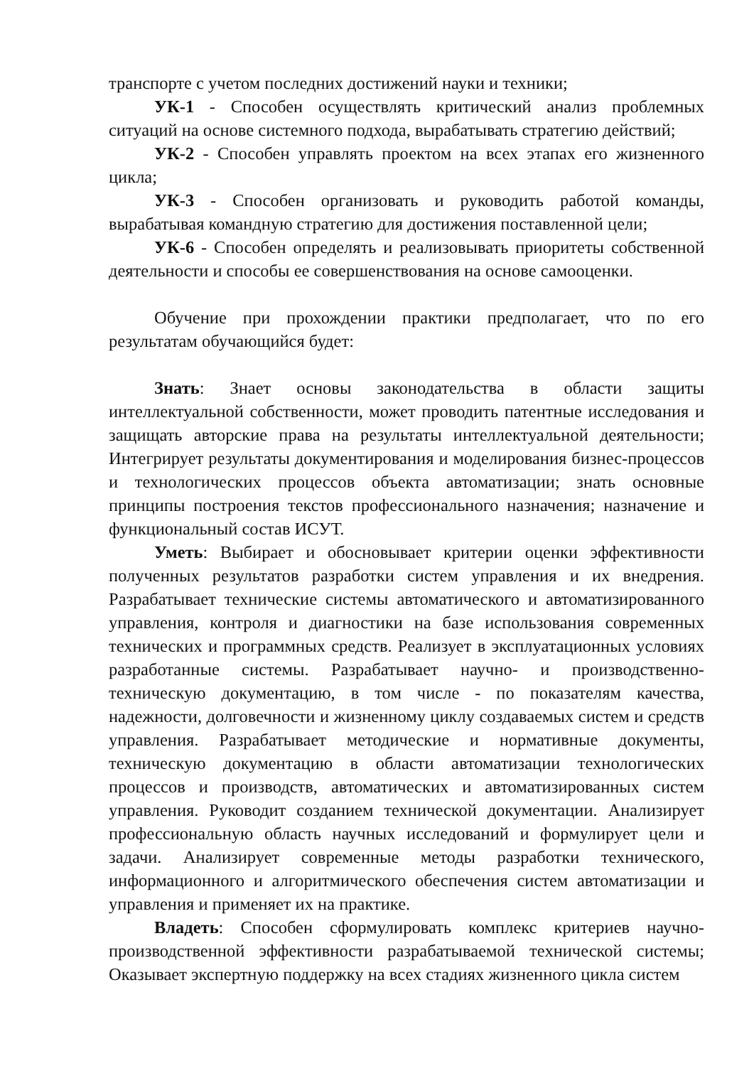транспорте с учетом последних достижений науки и техники;
УК-1 - Способен осуществлять критический анализ проблемных ситуаций на основе системного подхода, вырабатывать стратегию действий;
УК-2 - Способен управлять проектом на всех этапах его жизненного цикла;
УК-3 - Способен организовать и руководить работой команды, вырабатывая командную стратегию для достижения поставленной цели;
УК-6 - Способен определять и реализовывать приоритеты собственной деятельности и способы ее совершенствования на основе самооценки.
Обучение при прохождении практики предполагает, что по его результатам обучающийся будет:
Знать: Знает основы законодательства в области защиты интеллектуальной собственности, может проводить патентные исследования и защищать авторские права на результаты интеллектуальной деятельности; Интегрирует результаты документирования и моделирования бизнес-процессов и технологических процессов объекта автоматизации; знать основные принципы построения текстов профессионального назначения; назначение и функциональный состав ИСУТ.
Уметь: Выбирает и обосновывает критерии оценки эффективности полученных результатов разработки систем управления и их внедрения. Разрабатывает технические системы автоматического и автоматизированного управления, контроля и диагностики на базе использования современных технических и программных средств. Реализует в эксплуатационных условиях разработанные системы. Разрабатывает научно- и производственно-техническую документацию, в том числе - по показателям качества, надежности, долговечности и жизненному циклу создаваемых систем и средств управления. Разрабатывает методические и нормативные документы, техническую документацию в области автоматизации технологических процессов и производств, автоматических и автоматизированных систем управления. Руководит созданием технической документации. Анализирует профессиональную область научных исследований и формулирует цели и задачи. Анализирует современные методы разработки технического, информационного и алгоритмического обеспечения систем автоматизации и управления и применяет их на практике.
Владеть: Способен сформулировать комплекс критериев научно-производственной эффективности разрабатываемой технической системы; Оказывает экспертную поддержку на всех стадиях жизненного цикла систем